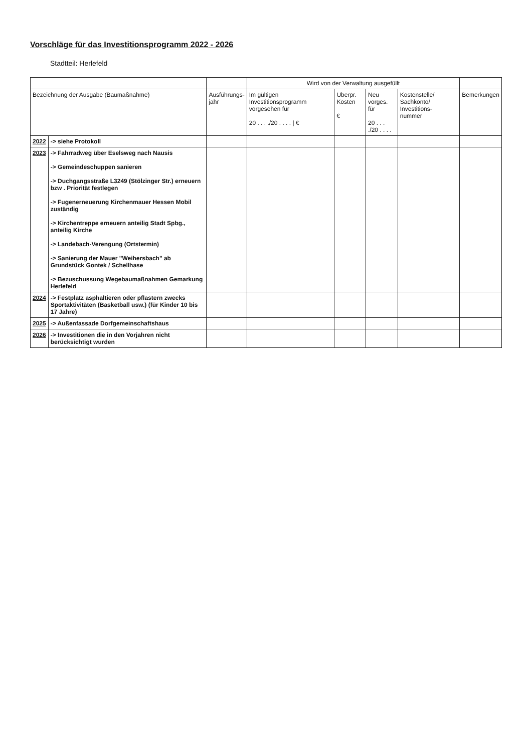Vorschläge für das Investitionsprogramm 2022 - 2026
Stadtteil: Herlefeld
| | | | Wird von der Verwaltung ausgefüllt | | | | |
| --- | --- | --- | --- | --- | --- | --- | --- |
| Bezeichnung der Ausgabe (Baumaßnahme) | | Ausführungs- jahr | Im gültigen Investitionsprogramm vorgesehen für 20 . . . ./20 . . . . / € | Überpr. Kosten € | Neu vorges. für 20 . . . ./20 . . . . | Kostenstelle/ Sachkonto/ Investitions- nummer | Bemerkungen |
| 2022 | -> siehe Protokoll | | | | | | |
| 2023 | -> Fahrradweg über Eselsweg nach Nausis -> Gemeindeschuppen sanieren -> Duchgangsstraße L3249 (Stölzinger Str.) erneuern bzw . Priorität festlegen -> Fugenerneuerung Kirchenmauer Hessen Mobil zuständig -> Kirchentreppe erneuern anteilig Stadt Spbg., anteilig Kirche -> Landebach-Verengung (Ortstermin) -> Sanierung der Mauer "Weihersbach" ab Grundstück Gontek / Schellhase -> Bezuschussung Wegebaumaßnahmen Gemarkung Herlefeld | | | | | | |
| 2024 | -> Festplatz asphaltieren oder pflastern zwecks Sportaktivitäten (Basketball usw.) (für Kinder 10 bis 17 Jahre) | | | | | | |
| 2025 | -> Außenfassade Dorfgemeinschaftshaus | | | | | | |
| 2026 | -> Investitionen die in den Vorjahren nicht berücksichtigt wurden | | | | | | |